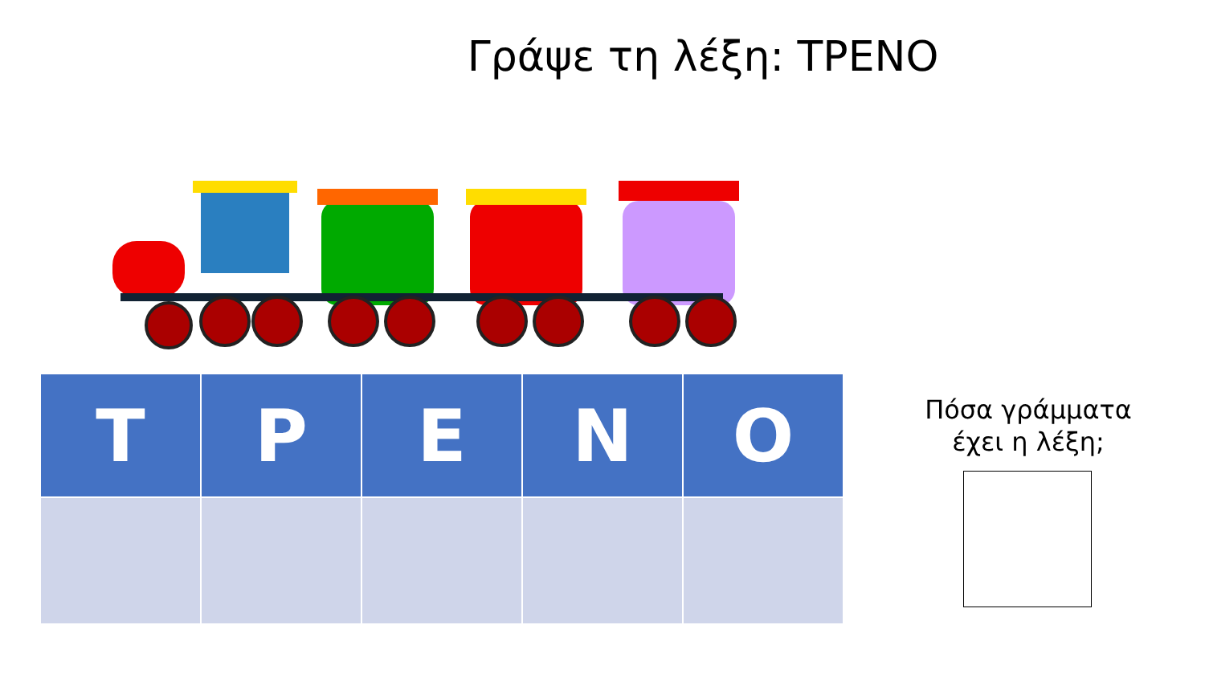Γράψε τη λέξη: ΤΡΕΝΟ
| Τ | Ρ | Ε | Ν | Ο |
| --- | --- | --- | --- | --- |
Πόσα γράμματα
έχει η λέξη;